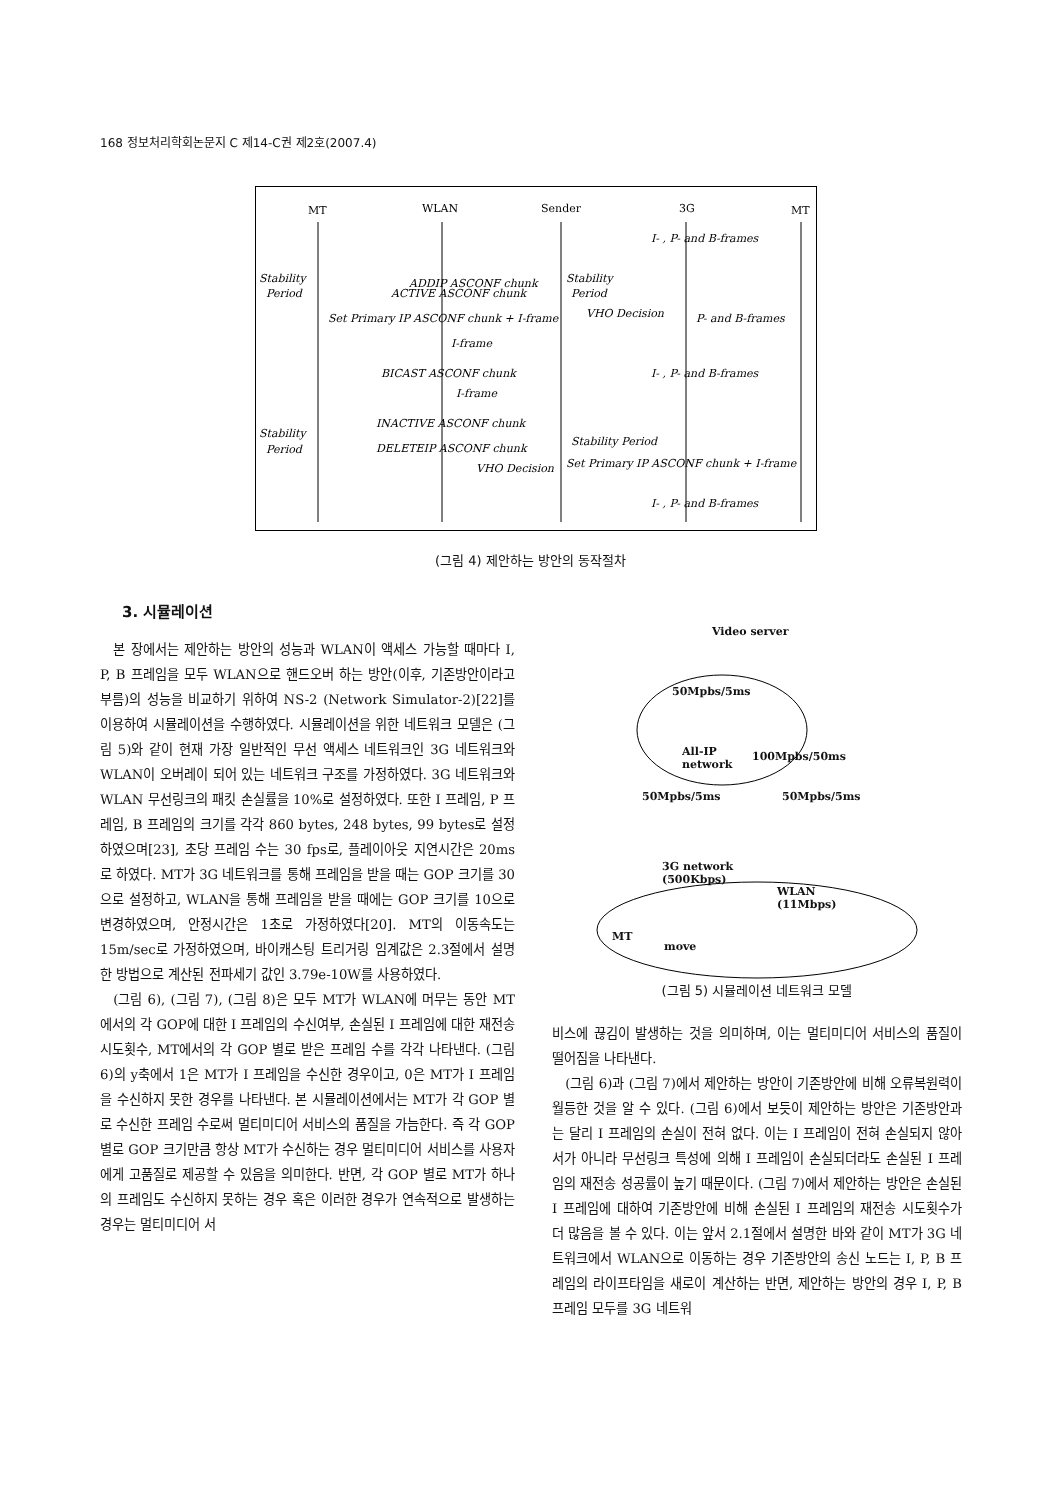168 정보처리학회논문지 C 제14-C권 제2호(2007.4)
MT
WLAN
Sender
3G
MT
Stability
Period
Stability
Period
I- , P- and B-frames
ADDIP ASCONF chunk
Stability
Period
ACTIVE ASCONF chunk
Set Primary IP ASCONF chunk + I-frame
VHO Decision
P- and B-frames
I-frame
BICAST ASCONF chunk
I- , P- and B-frames
I-frame
INACTIVE ASCONF chunk
DELETEIP ASCONF chunk
Stability Period
VHO Decision
Set Primary IP ASCONF chunk + I-frame
I- , P- and B-frames
(그림 4) 제안하는 방안의 동작절차
3. 시뮬레이션
본 장에서는 제안하는 방안의 성능과 WLAN이 액세스 가능할 때마다 I, P, B 프레임을 모두 WLAN으로 핸드오버 하는 방안(이후, 기존방안이라고 부름)의 성능을 비교하기 위하여 NS-2 (Network Simulator-2)[22]를 이용하여 시뮬레이션을 수행하였다. 시뮬레이션을 위한 네트워크 모델은 (그림 5)와 같이 현재 가장 일반적인 무선 액세스 네트워크인 3G 네트워크와 WLAN이 오버레이 되어 있는 네트워크 구조를 가정하였다. 3G 네트워크와 WLAN 무선링크의 패킷 손실률을 10%로 설정하였다. 또한 I 프레임, P 프레임, B 프레임의 크기를 각각 860 bytes, 248 bytes, 99 bytes로 설정하였으며[23], 초당 프레임 수는 30 fps로, 플레이아웃 지연시간은 20ms로 하였다. MT가 3G 네트워크를 통해 프레임을 받을 때는 GOP 크기를 30으로 설정하고, WLAN을 통해 프레임을 받을 때에는 GOP 크기를 10으로 변경하였으며, 안정시간은 1초로 가정하였다[20]. MT의 이동속도는 15m/sec로 가정하였으며, 바이캐스팅 트리거링 임계값은 2.3절에서 설명한 방법으로 계산된 전파세기 값인 3.79e-10W를 사용하였다.
(그림 6), (그림 7), (그림 8)은 모두 MT가 WLAN에 머무는 동안 MT에서의 각 GOP에 대한 I 프레임의 수신여부, 손실된 I 프레임에 대한 재전송 시도횟수, MT에서의 각 GOP 별로 받은 프레임 수를 각각 나타낸다. (그림 6)의 y축에서 1은 MT가 I 프레임을 수신한 경우이고, 0은 MT가 I 프레임을 수신하지 못한 경우를 나타낸다. 본 시뮬레이션에서는 MT가 각 GOP 별로 수신한 프레임 수로써 멀티미디어 서비스의 품질을 가늠한다. 즉 각 GOP 별로 GOP 크기만큼 항상 MT가 수신하는 경우 멀티미디어 서비스를 사용자에게 고품질로 제공할 수 있음을 의미한다. 반면, 각 GOP 별로 MT가 하나의 프레임도 수신하지 못하는 경우 혹은 이러한 경우가 연속적으로 발생하는 경우는 멀티미디어 서
Video server
50Mpbs/5ms
All-IP
network
100Mpbs/50ms
50Mpbs/5ms 50Mpbs/5ms
3G network
(500Kbps)
WLAN
(11Mbps)
MT
move
(그림 5) 시뮬레이션 네트워크 모델
비스에 끊김이 발생하는 것을 의미하며, 이는 멀티미디어 서비스의 품질이 떨어짐을 나타낸다.
(그림 6)과 (그림 7)에서 제안하는 방안이 기존방안에 비해 오류복원력이 월등한 것을 알 수 있다. (그림 6)에서 보듯이 제안하는 방안은 기존방안과는 달리 I 프레임의 손실이 전혀 없다. 이는 I 프레임이 전혀 손실되지 않아서가 아니라 무선링크 특성에 의해 I 프레임이 손실되더라도 손실된 I 프레임의 재전송 성공률이 높기 때문이다. (그림 7)에서 제안하는 방안은 손실된 I 프레임에 대하여 기존방안에 비해 손실된 I 프레임의 재전송 시도횟수가 더 많음을 볼 수 있다. 이는 앞서 2.1절에서 설명한 바와 같이 MT가 3G 네트워크에서 WLAN으로 이동하는 경우 기존방안의 송신 노드는 I, P, B 프레임의 라이프타임을 새로이 계산하는 반면, 제안하는 방안의 경우 I, P, B 프레임 모두를 3G 네트워